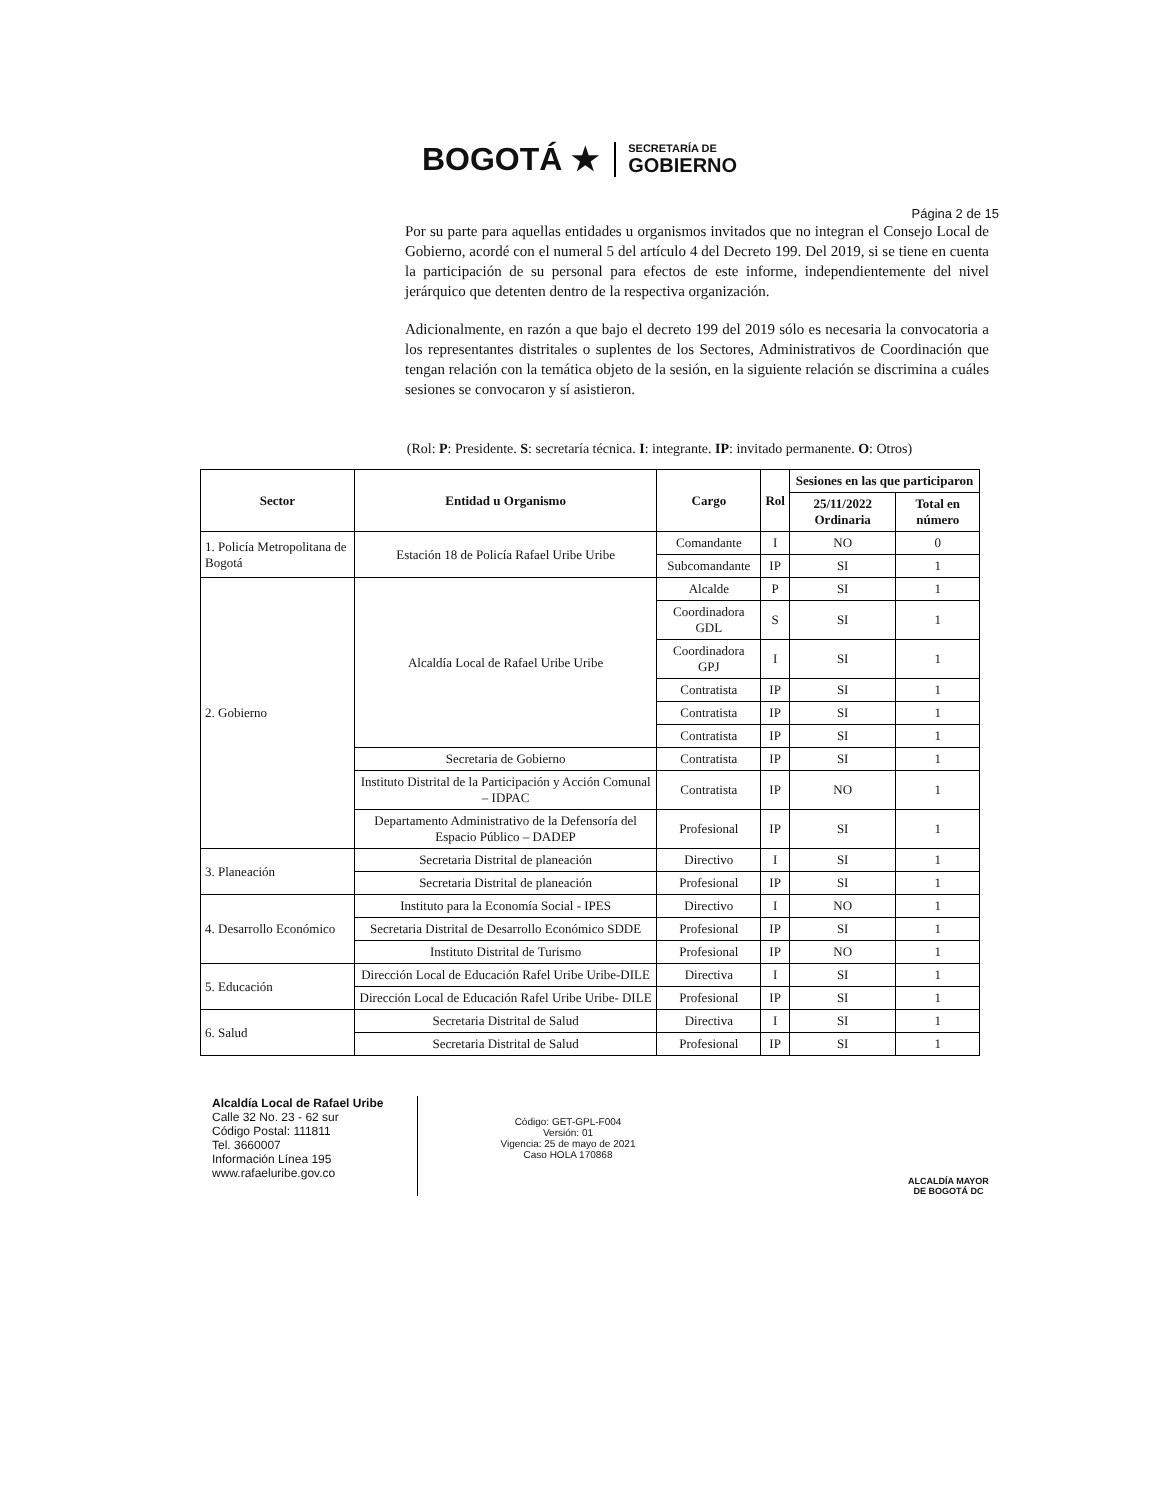BOGOTÁ ★
SECRETARÍA DE
GOBIERNO
Página 2 de 15
Por su parte para aquellas entidades u organismos invitados que no integran el Consejo Local de Gobierno, acordé con el numeral 5 del artículo 4 del Decreto 199. Del 2019, si se tiene en cuenta la participación de su personal para efectos de este informe, independientemente del nivel jerárquico que detenten dentro de la respectiva organización.
Adicionalmente, en razón a que bajo el decreto 199 del 2019 sólo es necesaria la convocatoria a los representantes distritales o suplentes de los Sectores, Administrativos de Coordinación que tengan relación con la temática objeto de la sesión, en la siguiente relación se discrimina a cuáles sesiones se convocaron y sí asistieron.
(Rol: P: Presidente. S: secretaría técnica. I: integrante. IP: invitado permanente. O: Otros)
| Sector | Entidad u Organismo | Cargo | Rol | Sesiones en las que participaron | |
| --- | --- | --- | --- | --- | --- |
| | | | | 25/11/2022 Ordinaria | Total en número |
| 1. Policía Metropolitana de Bogotá | Estación 18 de Policía Rafael Uribe Uribe | Comandante | I | NO | 0 |
| | | Subcomandante | IP | SI | 1 |
| 2. Gobierno | Alcaldía Local de Rafael Uribe Uribe | Alcalde | P | SI | 1 |
| | | Coordinadora GDL | S | SI | 1 |
| | | Coordinadora GPJ | I | SI | 1 |
| | | Contratista | IP | SI | 1 |
| | | Contratista | IP | SI | 1 |
| | | Contratista | IP | SI | 1 |
| | Secretaria de Gobierno | Contratista | IP | SI | 1 |
| | Instituto Distrital de la Participación y Acción Comunal – IDPAC | Contratista | IP | NO | 1 |
| | Departamento Administrativo de la Defensoría del Espacio Público – DADEP | Profesional | IP | SI | 1 |
| 3. Planeación | Secretaria Distrital de planeación | Directivo | I | SI | 1 |
| | Secretaria Distrital de planeación | Profesional | IP | SI | 1 |
| 4. Desarrollo Económico | Instituto para la Economía Social - IPES | Directivo | I | NO | 1 |
| | Secretaria Distrital de Desarrollo Económico SDDE | Profesional | IP | SI | 1 |
| | Instituto Distrital de Turismo | Profesional | IP | NO | 1 |
| 5. Educación | Dirección Local de Educación Rafel Uribe Uribe-DILE | Directiva | I | SI | 1 |
| | Dirección Local de Educación Rafel Uribe Uribe- DILE | Profesional | IP | SI | 1 |
| 6. Salud | Secretaria Distrital de Salud | Directiva | I | SI | 1 |
| | Secretaria Distrital de Salud | Profesional | IP | SI | 1 |
Alcaldía Local de Rafael Uribe
Calle 32 No. 23 - 62 sur
Código Postal: 111811
Tel. 3660007
Información Línea 195
www.rafaeluribe.gov.co
Código: GET-GPL-F004
Versión: 01
Vigencia: 25 de mayo de 2021
Caso HOLA 170868
ALCALDÍA MAYOR
DE BOGOTÁ DC